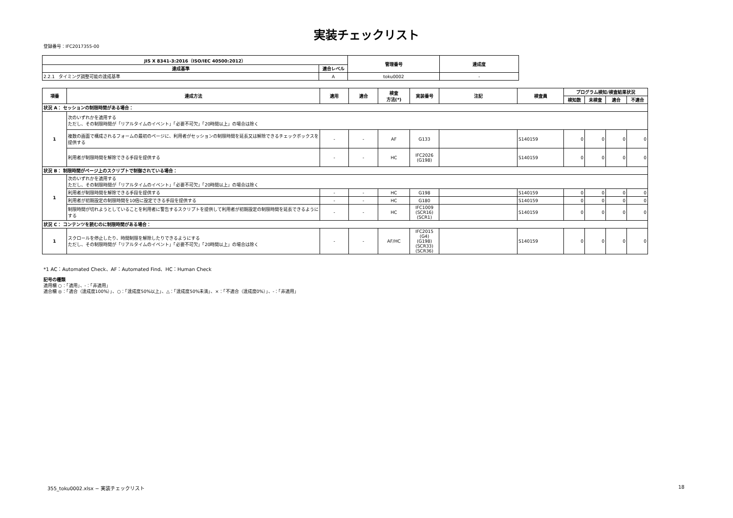実装チェックリスト
登録番号：IFC2017355-00
| JIS X 8341-3:2016（ISO/IEC 40500:2012） | | 管理番号 | 達成度 |
| --- | --- | --- | --- |
| 達成基準 | 適合レベル | | |
| 2.2.1 タイミング調整可能の達成基準 | A | toku0002 | - |
| 項番 | 達成方法 | 適用 | 適合 | 検査 方法(*) | 実装番号 | 注記 | 検査員 | プログラム検知/検査結果状況 | | | |
| --- | --- | --- | --- | --- | --- | --- | --- | --- | --- | --- | --- |
| | | | | | | | | 検知数 | 未検査 | 適合 | 不適合 |
| 状況 A： セッションの制限時間がある場合： | | | | | | | | | | | |
| 1 | 次のいずれかを適用する ただし、その制限時間が「リアルタイムのイベント」「必要不可欠」「20時間以上」の場合は除く | | | | | | | | | | |
| | 複数の画面で構成されるフォームの最初のページに、利用者がセッションの制限時間を延長又は解除できるチェックボックスを提供する | - | - | AF | G133 | | S140159 | 0 | 0 | 0 | 0 |
| | 利用者が制限時間を解除できる手段を提供する | - | - | HC | IFC2026 (G198) | | S140159 | 0 | 0 | 0 | 0 |
| 状況 B： 制限時間がページ上のスクリプトで制御されている場合： | | | | | | | | | | | |
| 1 | 次のいずれかを適用する ただし、その制限時間が「リアルタイムのイベント」「必要不可欠」「20時間以上」の場合は除く | | | | | | | | | | |
| | 利用者が制限時間を解除できる手段を提供する | - | - | HC | G198 | | S140159 | 0 | 0 | 0 | 0 |
| | 利用者が初期設定の制限時間を10倍に設定できる手段を提供する | - | - | HC | G180 | | S140159 | 0 | 0 | 0 | 0 |
| | 制限時間が切れようとしていることを利用者に警告するスクリプトを提供して利用者が初期設定の制限時間を延長できるようにする | - | - | HC | IFC1009 (SCR16) (SCR1) | | S140159 | 0 | 0 | 0 | 0 |
| 状況 C： コンテンツを読むのに制限時間がある場合： | | | | | | | | | | | |
| 1 | スクロールを停止したり、時間制限を解除したりできるようにする ただし、その制限時間が「リアルタイムのイベント」「必要不可欠」「20時間以上」の場合は除く | - | - | AF/HC | IFC2015 (G4) (G198) (SCR33) (SCR36) | | S140159 | 0 | 0 | 0 | 0 |
*1 AC：Automated Check、AF：Automated Find、HC：Human Check
記号の種類
適用欄 ○：「適用」、-：「非適用」
適合欄 ◎：「適合（達成度100%）」、○：「達成度50%以上」、△：「達成度50%未満」、×：「不適合（達成度0%）」、-：「非適用」
355_toku0002.xlsx − 実装チェックリスト
18